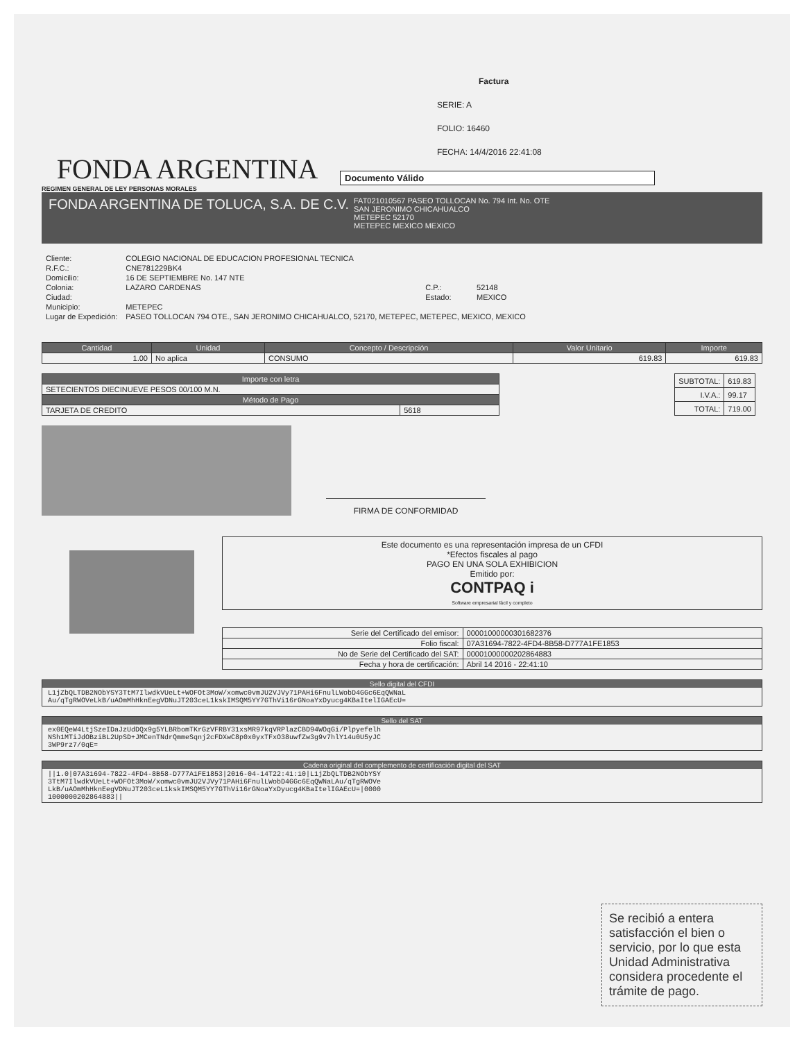FONDA ARGENTINA
Factura
SERIE: A
FOLIO: 16460
FECHA: 14/4/2016 22:41:08
Documento Válido
REGIMEN GENERAL DE LEY PERSONAS MORALES
FONDA ARGENTINA DE TOLUCA, S.A. DE C.V.
FAT021010567 PASEO TOLLOCAN No. 794 Int. No. OTE
SAN JERONIMO CHICAHUALCO
METEPEC 52170
METEPEC MEXICO MEXICO
| Cliente: | COLEGIO NACIONAL DE EDUCACION PROFESIONAL TECNICA | | |
| R.F.C.: | CNE781229BK4 | | |
| Domicilio: | 16 DE SEPTIEMBRE No. 147 NTE | | |
| Colonia: | LAZARO CARDENAS | C.P.: | 52148 |
| Ciudad: | | Estado: | MEXICO |
| Municipio: | METEPEC | | |
| Lugar de Expedición: | PASEO TOLLOCAN 794 OTE., SAN JERONIMO CHICAHUALCO, 52170, METEPEC, METEPEC, MEXICO, MEXICO | | |
| Cantidad | Unidad | Concepto / Descripción | Valor Unitario | Importe |
| --- | --- | --- | --- | --- |
| 1.00 | No aplica | CONSUMO | 619.83 | 619.83 |
| Importe con letra | |
| --- | --- |
| SETECIENTOS DIECINUEVE PESOS 00/100 M.N. | |
| Método de Pago | |
| TARJETA DE CREDITO | 5618 |
| SUBTOTAL: | 619.83 |
| I.V.A.: | 99.17 |
| TOTAL: | 719.00 |
FIRMA DE CONFORMIDAD
Este documento es una representación impresa de un CFDI
*Efectos fiscales al pago
PAGO EN UNA SOLA EXHIBICION
Emitido por:
CONTPAQ i
Software empresarial fácil y completo
| Serie del Certificado del emisor: | 00001000000301682376 |
| Folio fiscal: | 07A31694-7822-4FD4-8B58-D777A1FE1853 |
| No de Serie del Certificado del SAT: | 00001000000202864883 |
| Fecha y hora de certificación: | Abril 14 2016 - 22:41:10 |
Sello digital del CFDI
L1jZbQLTDB2NObYSY3TtM7IlwdkVUeLt+WOFOt3MoW/xomwc0vmJU2VJVy71PAHi6FnulLWobD4GGc6EqQWNaL
Au/qTgRWOVeLkB/uAOmMhHknEegVDNuJT203ceL1kskIMSQM5YY7GThVi16rGNoaYxDyucg4KBaItelIGAEcU=
Sello del SAT
ex0EQeW4LtjSzeIDaJzUdDQx9g5YLBRbomTKrGzVFRBY31xsMR97kqVRPlazCBD94WOqGi/Plpyefelh
NSh1MTiJdOBziBL2UpSD+JMCenTNdrQmmeSqnj2cFDXwC8p0x0yxTFxO38uwfZw3g9v7hlY14u0U5yJC
3WP9rz7/0qE=
Cadena original del complemento de certificación digital del SAT
||1.0|07A31694-7822-4FD4-8B58-D777A1FE1853|2016-04-14T22:41:10|L1jZbQLTDB2NObYSY
3TtM7IlwdkVUeLt+WOFOt3MoW/xomwc0vmJU2VJVy71PAHi6FnulLWobD4GGc6EqQWNaLAu/qTgRWOVe
LkB/uAOmMhHknEegVDNuJT203ceL1kskIMSQM5YY7GThVi16rGNoaYxDyucg4KBaItelIGAEcU=|0000
1000000202864883||
Se recibió a entera satisfacción el bien o servicio, por lo que esta Unidad Administrativa considera procedente el trámite de pago.